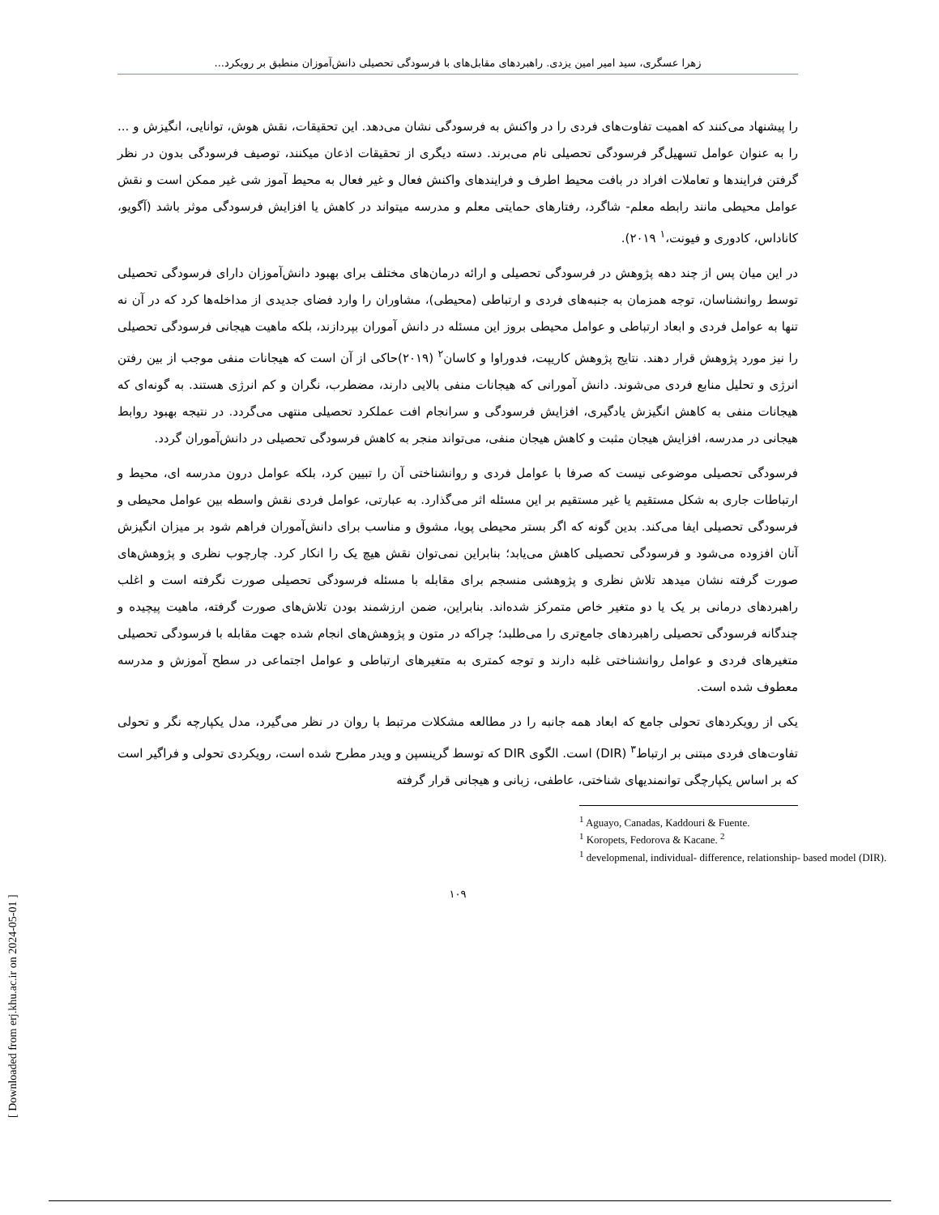زهرا عسگری، سید امیر امین یزدی. راهبردهای مقابل‌های با فرسودگی تحصیلی دانش‌آموزان منطبق بر رویکرد...
را پیشنهاد می‌کنند که اهمیت تفاوت‌های فردی را در واکنش به فرسودگی نشان می‌دهد. این تحقیقات، نقش هوش، توانایی، انگیزش و ... را به عنوان عوامل تسهیل‌گر فرسودگی تحصیلی نام می‌برند. دسته دیگری از تحقیقات اذعان میکنند، توصیف فرسودگی بدون در نظر گرفتن فرایندها و تعاملات افراد در بافت محیط اطرف و فرایندهای واکنش فعال و غیر فعال به محیط آموز شی غیر ممکن است و نقش عوامل محیطی مانند رابطه معلم- شاگرد، رفتارهای حمایتی معلم و مدرسه میتواند در کاهش یا افزایش فرسودگی موثر باشد (آگویو، کاناداس، کادوری و فیونت،<sup>۱</sup> ۲۰۱۹).
در این میان پس از چند دهه پژوهش در فرسودگی تحصیلی و ارائه درمان‌های مختلف برای بهبود دانش‌آموزان دارای فرسودگی تحصیلی توسط روانشناسان، توجه همزمان به جنبه‌های فردی و ارتباطی (محیطی)، مشاوران را وارد فضای جدیدی از مداخله‌ها کرد که در آن نه تنها به عوامل فردی و ابعاد ارتباطی و عوامل محیطی بروز این مسئله در دانش آموران بپردازند، بلکه ماهیت هیجانی فرسودگی تحصیلی را نیز مورد پژوهش قرار دهند. نتایج پژوهش کاریپت، فدوراوا و کاسان<sup>۲</sup> (۲۰۱۹)حاکی از آن است که هیجانات منفی موجب از بین رفتن انرژی و تحلیل منابع فردی می‌شوند. دانش آمورانی که هیجانات منفی بالایی دارند، مضطرب، نگران و کم انرژی هستند. به گونه‌ای که هیجانات منفی به کاهش انگیزش یادگیری، افزایش فرسودگی و سرانجام افت عملکرد تحصیلی منتهی می‌گردد. در نتیجه بهبود روابط هیجانی در مدرسه، افزایش هیجان مثبت و کاهش هیجان منفی، می‌تواند منجر به کاهش فرسودگی تحصیلی در دانش‌آموران گردد.
فرسودگی تحصیلی موضوعی نیست که صرفا با عوامل فردی و روانشناختی آن را تبیین کرد، بلکه عوامل درون مدرسه ای، محیط و ارتباطات جاری به شکل مستقیم یا غیر مستقیم بر این مسئله اثر می‌گذارد. به عبارتی، عوامل فردی نقش واسطه بین عوامل محیطی و فرسودگی تحصیلی ایفا می‌کند. بدین گونه که اگر بستر محیطی پویا، مشوق و مناسب برای دانش‌آموران فراهم شود بر میزان انگیزش آنان افزوده می‌شود و فرسودگی تحصیلی کاهش می‌یابد؛ بنابراین نمی‌توان نقش هیچ یک را انکار کرد. چارچوب نظری و پژوهش‌های صورت گرفته نشان میدهد تلاش نظری و پژوهشی منسجم برای مقابله با مسئله فرسودگی تحصیلی صورت نگرفته است و اغلب راهبردهای درمانی بر یک یا دو متغیر خاص متمرکز شده‌اند. بنابراین، ضمن ارزشمند بودن تلاش‌های صورت گرفته، ماهیت پیچیده و چندگانه فرسودگی تحصیلی راهبردهای جامع‌تری را می‌طلبد؛ چراکه در متون و پژوهش‌های انجام شده جهت مقابله با فرسودگی تحصیلی متغیرهای فردی و عوامل روانشناختی غلبه دارند و توجه کمتری به متغیرهای ارتباطی و عوامل اجتماعی در سطح آموزش و مدرسه معطوف شده است.
یکی از رویکردهای تحولی جامع که ابعاد همه جانبه را در مطالعه مشکلات مرتبط با روان در نظر می‌گیرد، مدل یکپارچه نگر و تحولی تفاوت‌های فردی مبتنی بر ارتباط<sup>۳</sup> (DIR) است. الگوی DIR که توسط گرینسپن و ویدر مطرح شده است، رویکردی تحولی و فراگیر است که بر اساس یکپارچگی توانمندیهای شناختی، عاطفی، زبانی و هیجانی قرار گرفته
<sup>1</sup> Aguayo, Canadas, Kaddouri & Fuente.
<sup>1</sup> Koropets, Fedorova & Kacane. <sup>2</sup>
<sup>1</sup> developmenal, individual- difference, relationship- based model (DIR).
۱۰۹
[ Downloaded from erj.khu.ac.ir on 2024-05-01 ]